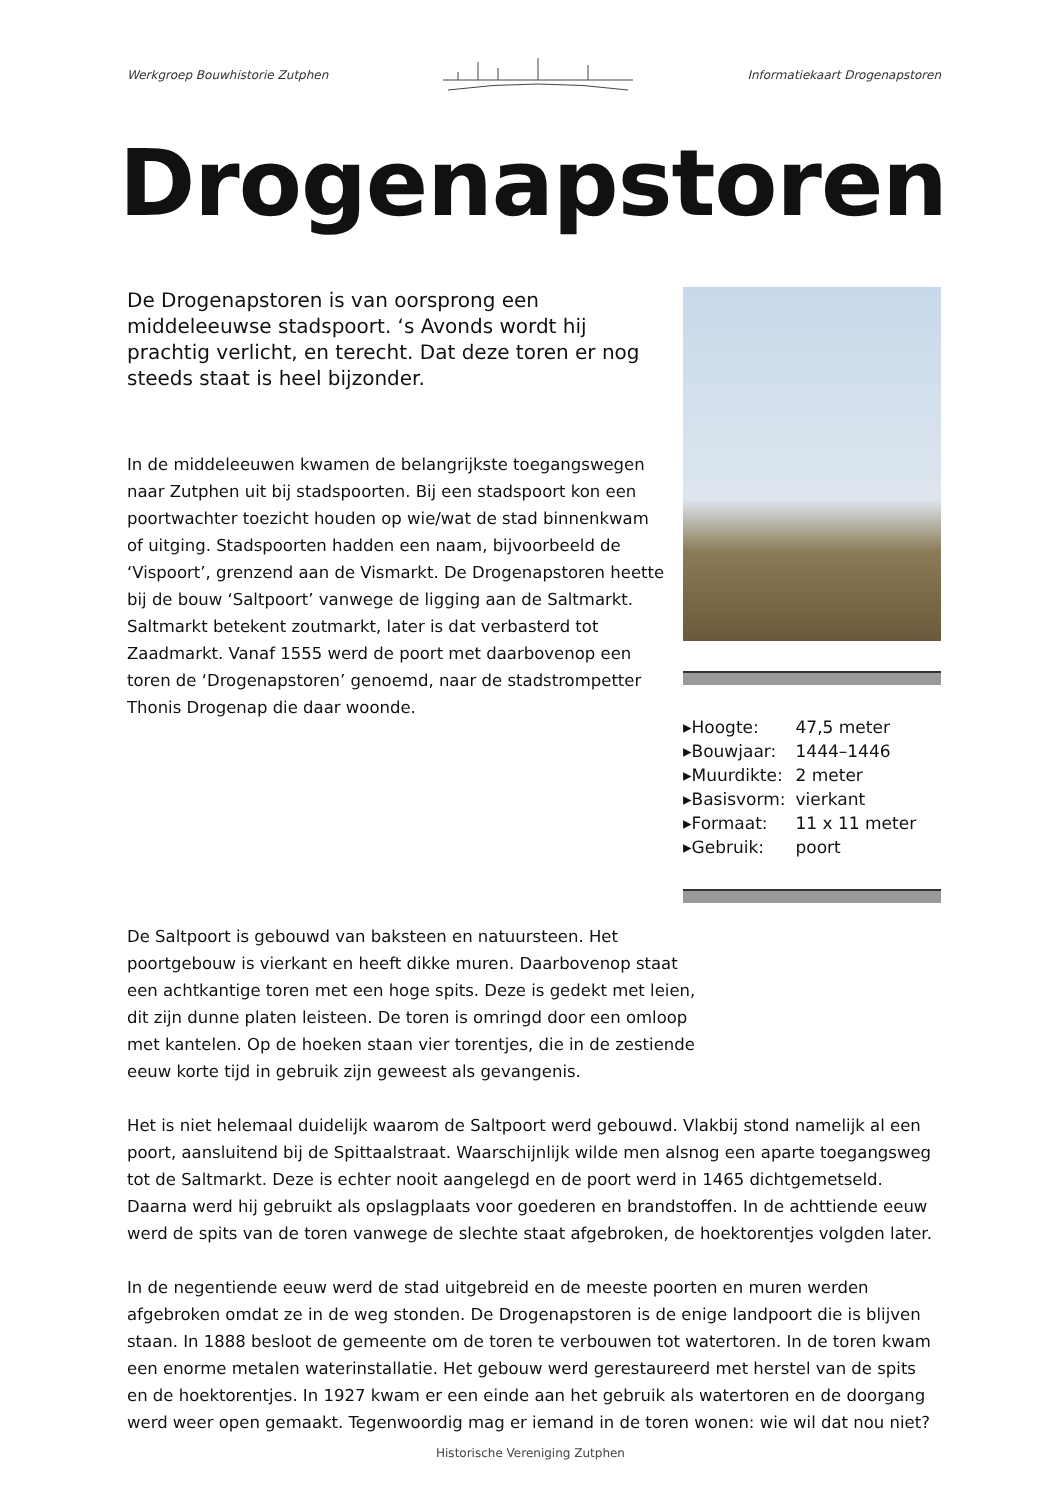Werkgroep Bouwhistorie Zutphen Informatiekaart Drogenapstoren
Drogenapstoren
De Drogenapstoren is van oorsprong een middeleeuwse stadspoort. ‘s Avonds wordt hij prachtig verlicht, en terecht. Dat deze toren er nog steeds staat is heel bijzonder.
In de middeleeuwen kwamen de belangrijkste toegangswegen naar Zutphen uit bij stadspoorten. Bij een stadspoort kon een poortwachter toezicht houden op wie/wat de stad binnenkwam of uitging. Stadspoorten hadden een naam, bijvoorbeeld de ‘Vispoort’, grenzend aan de Vismarkt. De Drogenapstoren heette bij de bouw ‘Saltpoort’ vanwege de ligging aan de Saltmarkt. Saltmarkt betekent zoutmarkt, later is dat verbasterd tot Zaadmarkt. Vanaf 1555 werd de poort met daarbovenop een toren de ‘Drogenapstoren’ genoemd, naar de stadstrompetter Thonis Drogenap die daar woonde.
| ▸Hoogte: | 47,5 meter |
| ▸Bouwjaar: | 1444–1446 |
| ▸Muurdikte: | 2 meter |
| ▸Basisvorm: | vierkant |
| ▸Formaat: | 11 x 11 meter |
| ▸Gebruik: | poort |
De Saltpoort is gebouwd van baksteen en natuursteen. Het poortgebouw is vierkant en heeft dikke muren. Daarbovenop staat een achtkantige toren met een hoge spits. Deze is gedekt met leien, dit zijn dunne platen leisteen. De toren is omringd door een omloop met kantelen. Op de hoeken staan vier torentjes, die in de zestiende eeuw korte tijd in gebruik zijn geweest als gevangenis.
Het is niet helemaal duidelijk waarom de Saltpoort werd gebouwd. Vlakbij stond namelijk al een poort, aansluitend bij de Spittaalstraat. Waarschijnlijk wilde men alsnog een aparte toegangsweg tot de Saltmarkt. Deze is echter nooit aangelegd en de poort werd in 1465 dichtgemetseld. Daarna werd hij gebruikt als opslagplaats voor goederen en brandstoffen. In de achttiende eeuw werd de spits van de toren vanwege de slechte staat afgebroken, de hoektorentjes volgden later.
In de negentiende eeuw werd de stad uitgebreid en de meeste poorten en muren werden afgebroken omdat ze in de weg stonden. De Drogenapstoren is de enige landpoort die is blijven staan. In 1888 besloot de gemeente om de toren te verbouwen tot watertoren. In de toren kwam een enorme metalen waterinstallatie. Het gebouw werd gerestaureerd met herstel van de spits en de hoektorentjes. In 1927 kwam er een einde aan het gebruik als watertoren en de doorgang werd weer open gemaakt. Tegenwoordig mag er iemand in de toren wonen: wie wil dat nou niet?
Historische Vereniging Zutphen